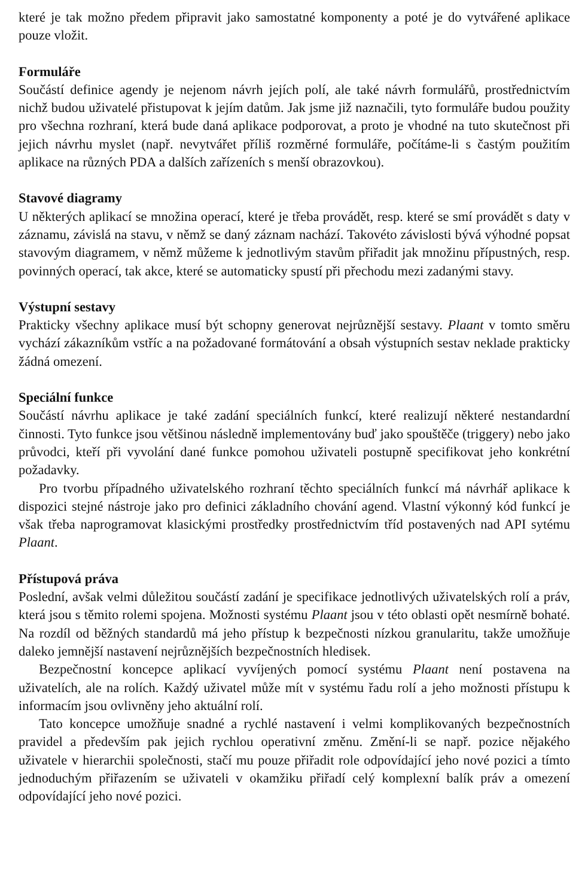které je tak možno předem připravit jako samostatné komponenty a poté je do vytvářené aplikace pouze vložit.
Formuláře
Součástí definice agendy je nejenom návrh jejích polí, ale také návrh formulářů, prostřednictvím nichž budou uživatelé přistupovat k jejím datům. Jak jsme již naznačili, tyto formuláře budou použity pro všechna rozhraní, která bude daná aplikace podporovat, a proto je vhodné na tuto skutečnost při jejich návrhu myslet (např. nevytvářet příliš rozměrné formuláře, počítáme-li s častým použitím aplikace na různých PDA a dalších zařízeních s menší obrazovkou).
Stavové diagramy
U některých aplikací se množina operací, které je třeba provádět, resp. které se smí provádět s daty v záznamu, závislá na stavu, v němž se daný záznam nachází. Takovéto závislosti bývá výhodné popsat stavovým diagramem, v němž můžeme k jednotlivým stavům přiřadit jak množinu přípustných, resp. povinných operací, tak akce, které se automaticky spustí při přechodu mezi zadanými stavy.
Výstupní sestavy
Prakticky všechny aplikace musí být schopny generovat nejrůznější sestavy. Plaant v tomto směru vychází zákazníkům vstříc a na požadované formátování a obsah výstupních sestav neklade prakticky žádná omezení.
Speciální funkce
Součástí návrhu aplikace je také zadání speciálních funkcí, které realizují některé nestandardní činnosti. Tyto funkce jsou většinou následně implementovány buď jako spouštěče (triggery) nebo jako průvodci, kteří při vyvolání dané funkce pomohou uživateli postupně specifikovat jeho konkrétní požadavky.
Pro tvorbu případného uživatelského rozhraní těchto speciálních funkcí má návrhář aplikace k dispozici stejné nástroje jako pro definici základního chování agend. Vlastní výkonný kód funkcí je však třeba naprogramovat klasickými prostředky prostřednictvím tříd postavených nad API sytému Plaant.
Přístupová práva
Poslední, avšak velmi důležitou součástí zadání je specifikace jednotlivých uživatelských rolí a práv, která jsou s těmito rolemi spojena. Možnosti systému Plaant jsou v této oblasti opět nesmírně bohaté. Na rozdíl od běžných standardů má jeho přístup k bezpečnosti nízkou granularitu, takže umožňuje daleko jemnější nastavení nejrůznějších bezpečnostních hledisek.
Bezpečnostní koncepce aplikací vyvíjených pomocí systému Plaant není postavena na uživatelích, ale na rolích. Každý uživatel může mít v systému řadu rolí a jeho možnosti přístupu k informacím jsou ovlivněny jeho aktuální rolí.
Tato koncepce umožňuje snadné a rychlé nastavení i velmi komplikovaných bezpečnostních pravidel a především pak jejich rychlou operativní změnu. Změní-li se např. pozice nějakého uživatele v hierarchii společnosti, stačí mu pouze přiřadit role odpovídající jeho nové pozici a tímto jednoduchým přiřazením se uživateli v okamžiku přiřadí celý komplexní balík práv a omezení odpovídající jeho nové pozici.